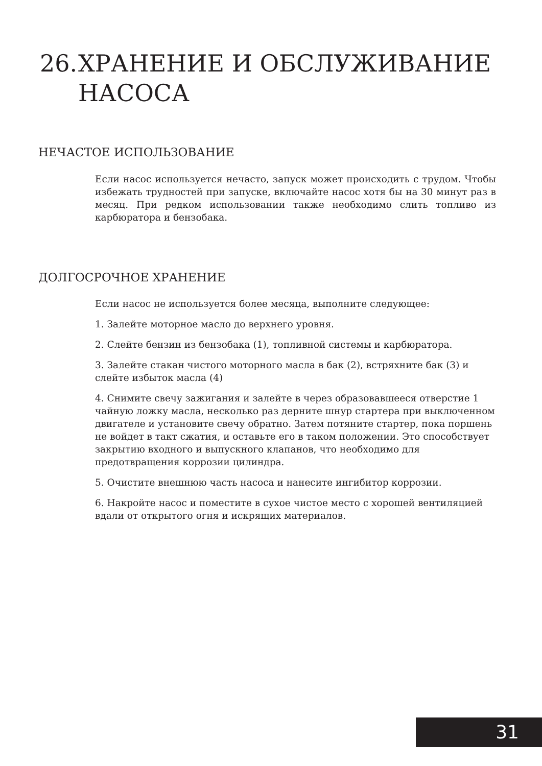26. ХРАНЕНИЕ И ОБСЛУЖИВАНИЕ
НАСОСА
НЕЧАСТОЕ ИСПОЛЬЗОВАНИЕ
Если насос используется нечасто, запуск может происходить с трудом. Чтобы избежать трудностей при запуске, включайте насос хотя бы на 30 минут раз в месяц. При редком использовании также необходимо слить топливо из карбюратора и бензобака.
ДОЛГОСРОЧНОЕ ХРАНЕНИЕ
Если насос не используется более месяца, выполните следующее:
1. Залейте моторное масло до верхнего уровня.
2. Слейте бензин из бензобака (1), топливной системы и карбюратора.
3. Залейте стакан чистого моторного масла в бак (2), встряхните бак (3) и слейте избыток масла (4)
4. Снимите свечу зажигания и залейте в через образовавшееся отверстие 1 чайную ложку масла, несколько раз дерните шнур стартера при выключенном двигателе и установите свечу обратно. Затем потяните стартер, пока поршень не войдет в такт сжатия, и оставьте его в таком положении. Это способствует закрытию входного и выпускного клапанов, что необходимо для предотвращения коррозии цилиндра.
5. Очистите внешнюю часть насоса и нанесите ингибитор коррозии.
6. Накройте насос и поместите в сухое чистое место с хорошей вентиляцией вдали от открытого огня и искрящих материалов.
31